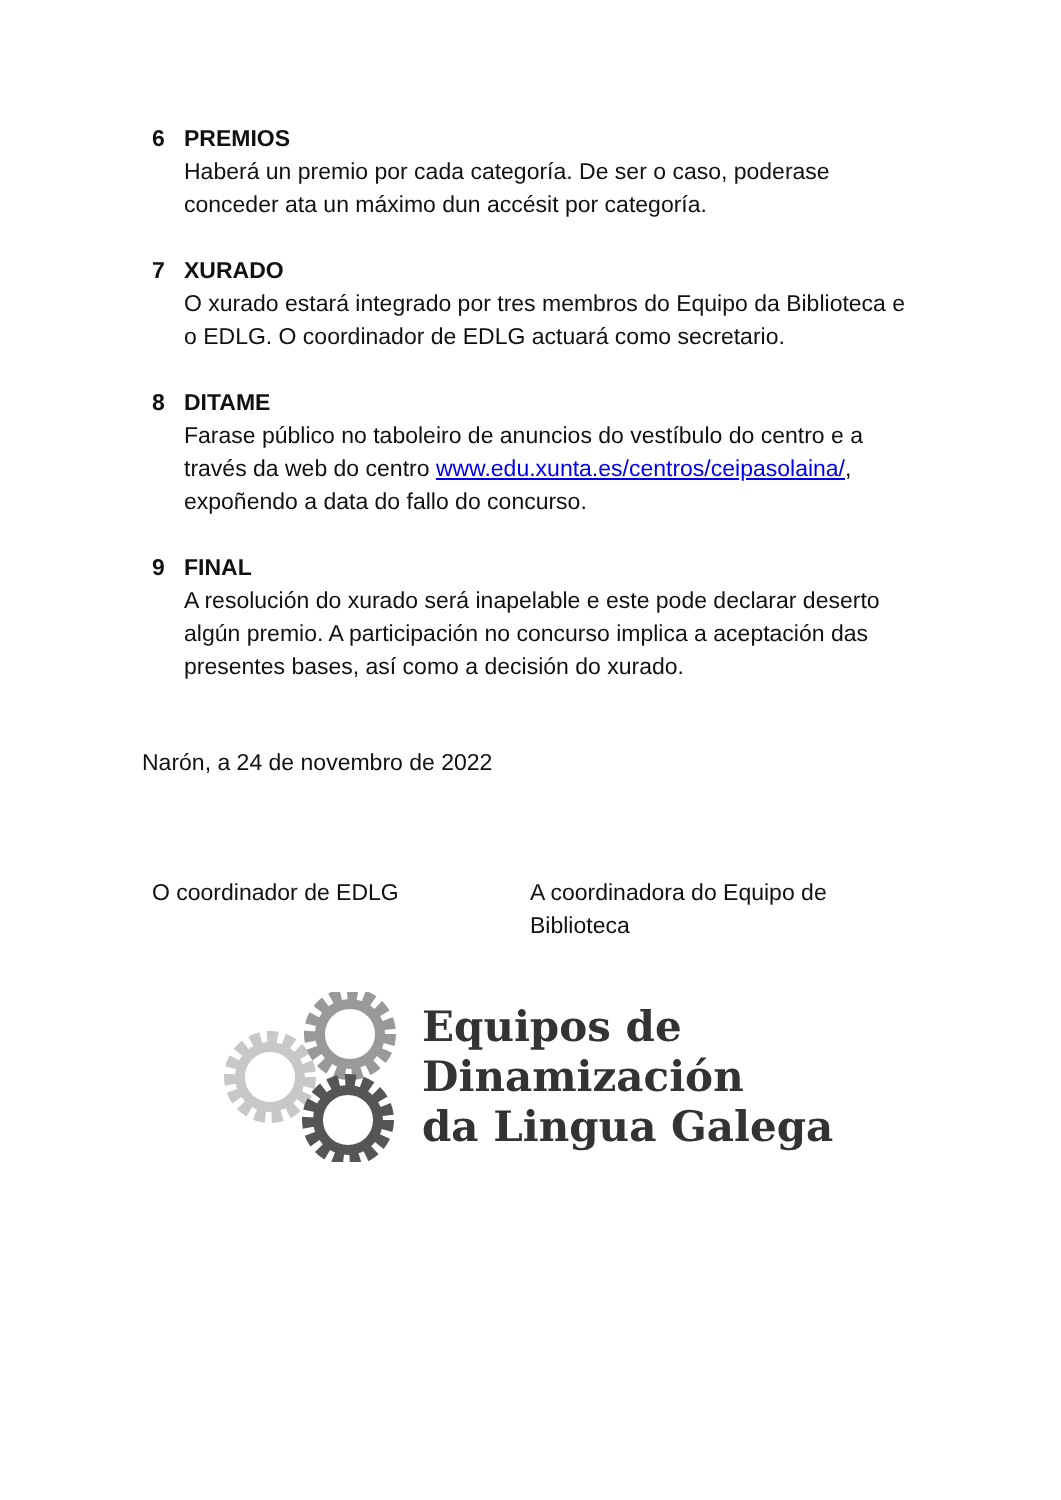6 PREMIOS
Haberá un premio por cada categoría. De ser o caso, poderase conceder ata un máximo dun accésit por categoría.
7 XURADO
O xurado estará integrado por tres membros do Equipo da Biblioteca e o EDLG. O coordinador de EDLG actuará como secretario.
8 DITAME
Farase público no taboleiro de anuncios do vestíbulo do centro e a través da web do centro www.edu.xunta.es/centros/ceipasolaina/, expoñendo a data do fallo do concurso.
9 FINAL
A resolución do xurado será inapelable e este pode declarar deserto algún premio. A participación no concurso implica a aceptación das presentes bases, así como a decisión do xurado.
Narón, a 24 de novembro de 2022
O coordinador de EDLG A coordinadora do Equipo de Biblioteca
Equipos de
Dinamización
da Lingua Galega